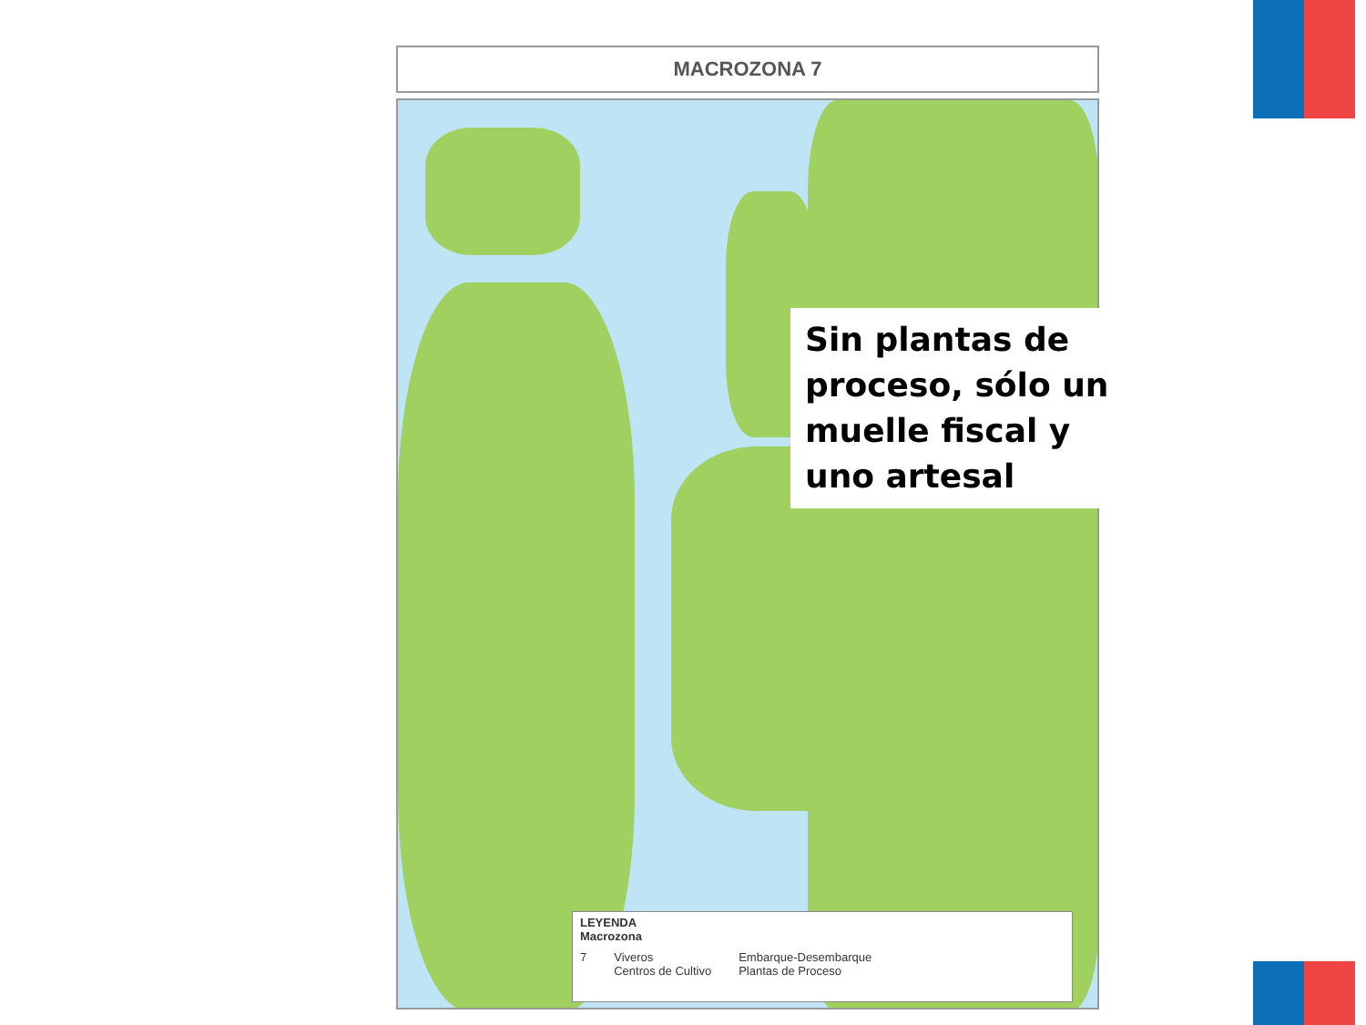MACROZONA 7
Sin plantas de proceso, sólo un muelle fiscal y uno artesal
LEYENDA
Macrozona
7 Viveros
Centros de Cultivo Embarque-Desembarque
Plantas de Proceso